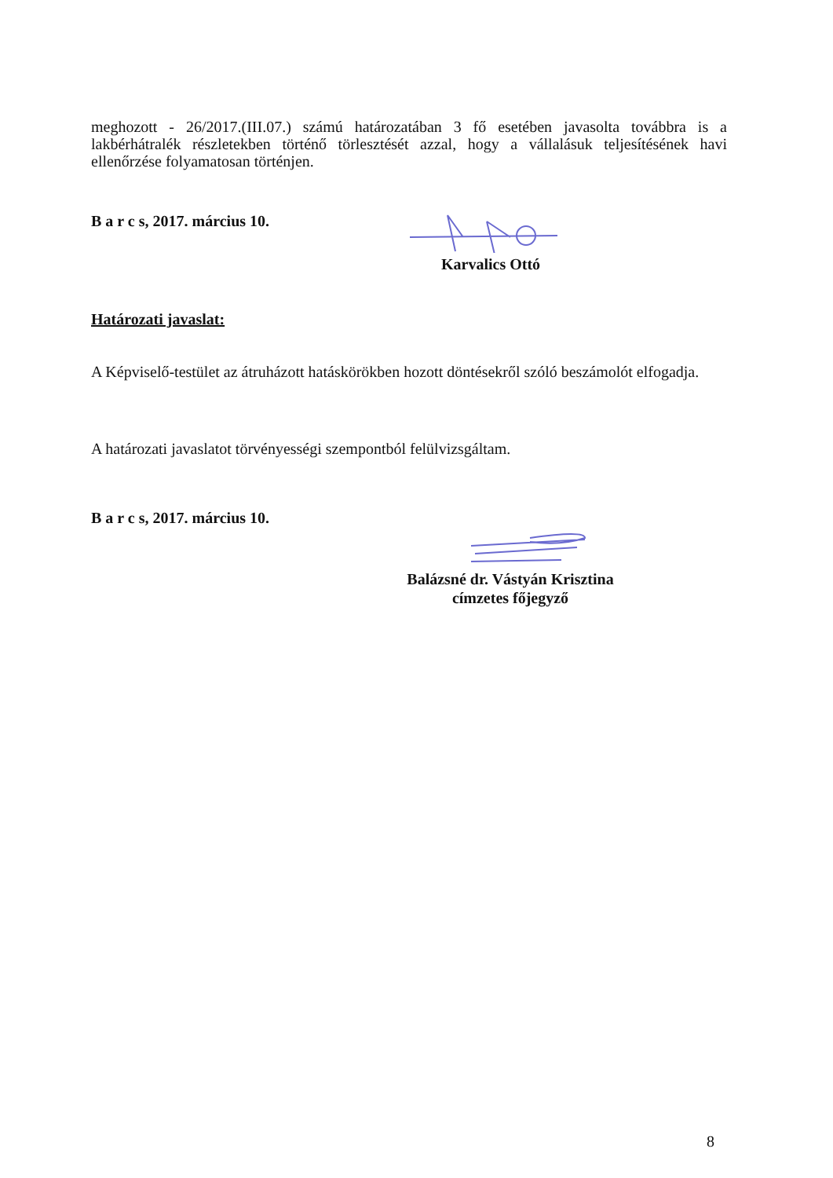meghozott - 26/2017.(III.07.) számú határozatában 3 fő esetében javasolta továbbra is a lakbérhátralék részletekben történő törlesztését azzal, hogy a vállalásuk teljesítésének havi ellenőrzése folyamatosan történjen.
B a r c s, 2017. március 10.
Karvalics Ottó
Határozati javaslat:
A Képviselő-testület az átruházott hatáskörökben hozott döntésekről szóló beszámolót elfogadja.
A határozati javaslatot törvényességi szempontból felülvizsgáltam.
B a r c s, 2017. március 10.
Balázsné dr. Vástyán Krisztina
címzetes főjegyző
8